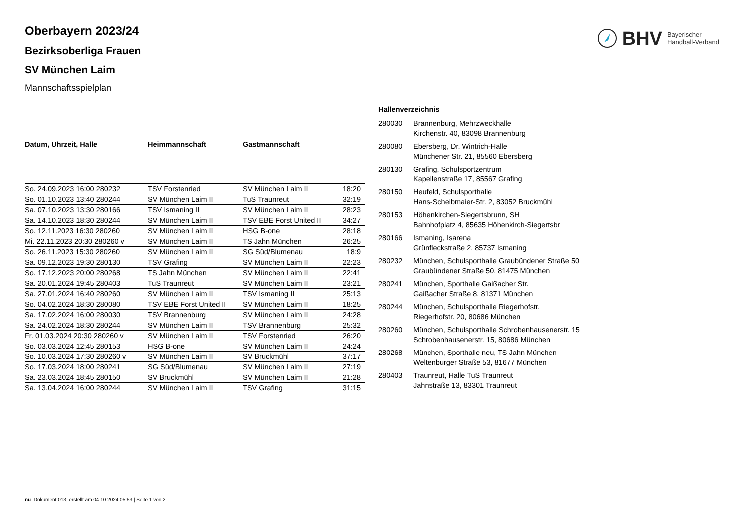BHV Bayerischer
Handball-Verband
Oberbayern 2023/24
Bezirksoberliga Frauen
SV München Laim
Mannschaftsspielplan
| Datum, Uhrzeit, Halle | Heimmannschaft | Gastmannschaft | |
| --- | --- | --- | --- |
| So. 24.09.2023 16:00 280232 | TSV Forstenried | SV München Laim II | 18:20 |
| So. 01.10.2023 13:40 280244 | SV München Laim II | TuS Traunreut | 32:19 |
| Sa. 07.10.2023 13:30 280166 | TSV Ismaning II | SV München Laim II | 28:23 |
| Sa. 14.10.2023 18:30 280244 | SV München Laim II | TSV EBE Forst United II | 34:27 |
| So. 12.11.2023 16:30 280260 | SV München Laim II | HSG B-one | 28:18 |
| Mi. 22.11.2023 20:30 280260 v | SV München Laim II | TS Jahn München | 26:25 |
| So. 26.11.2023 15:30 280260 | SV München Laim II | SG Süd/Blumenau | 18:9 |
| Sa. 09.12.2023 19:30 280130 | TSV Grafing | SV München Laim II | 22:23 |
| So. 17.12.2023 20:00 280268 | TS Jahn München | SV München Laim II | 22:41 |
| Sa. 20.01.2024 19:45 280403 | TuS Traunreut | SV München Laim II | 23:21 |
| Sa. 27.01.2024 16:40 280260 | SV München Laim II | TSV Ismaning II | 25:13 |
| So. 04.02.2024 18:30 280080 | TSV EBE Forst United II | SV München Laim II | 18:25 |
| Sa. 17.02.2024 16:00 280030 | TSV Brannenburg | SV München Laim II | 24:28 |
| Sa. 24.02.2024 18:30 280244 | SV München Laim II | TSV Brannenburg | 25:32 |
| Fr. 01.03.2024 20:30 280260 v | SV München Laim II | TSV Forstenried | 26:20 |
| So. 03.03.2024 12:45 280153 | HSG B-one | SV München Laim II | 24:24 |
| So. 10.03.2024 17:30 280260 v | SV München Laim II | SV Bruckmühl | 37:17 |
| So. 17.03.2024 18:00 280241 | SG Süd/Blumenau | SV München Laim II | 27:19 |
| Sa. 23.03.2024 18:45 280150 | SV Bruckmühl | SV München Laim II | 21:28 |
| Sa. 13.04.2024 16:00 280244 | SV München Laim II | TSV Grafing | 31:15 |
Hallenverzeichnis
| 280030 | Brannenburg, Mehrzweckhalle Kirchenstr. 40, 83098 Brannenburg |
| 280080 | Ebersberg, Dr. Wintrich-Halle Münchener Str. 21, 85560 Ebersberg |
| 280130 | Grafing, Schulsportzentrum Kapellenstraße 17, 85567 Grafing |
| 280150 | Heufeld, Schulsporthalle Hans-Scheibmaier-Str. 2, 83052 Bruckmühl |
| 280153 | Höhenkirchen-Siegertsbrunn, SH Bahnhofplatz 4, 85635 Höhenkirch-Siegertsbr |
| 280166 | Ismaning, Isarena Grünfleckstraße 2, 85737 Ismaning |
| 280232 | München, Schulsporthalle Graubündener Straße 50 Graubündener Straße 50, 81475 München |
| 280241 | München, Sporthalle Gaißacher Str. Gaißacher Straße 8, 81371 München |
| 280244 | München, Schulsporthalle Riegerhofstr. Riegerhofstr. 20, 80686 München |
| 280260 | München, Schulsporthalle Schrobenhausenerstr. 15 Schrobenhausenerstr. 15, 80686 München |
| 280268 | München, Sporthalle neu, TS Jahn München Weltenburger Straße 53, 81677 München |
| 280403 | Traunreut, Halle TuS Traunreut Jahnstraße 13, 83301 Traunreut |
nu .Dokument 013, erstellt am 04.10.2024 05:53 | Seite 1 von 2